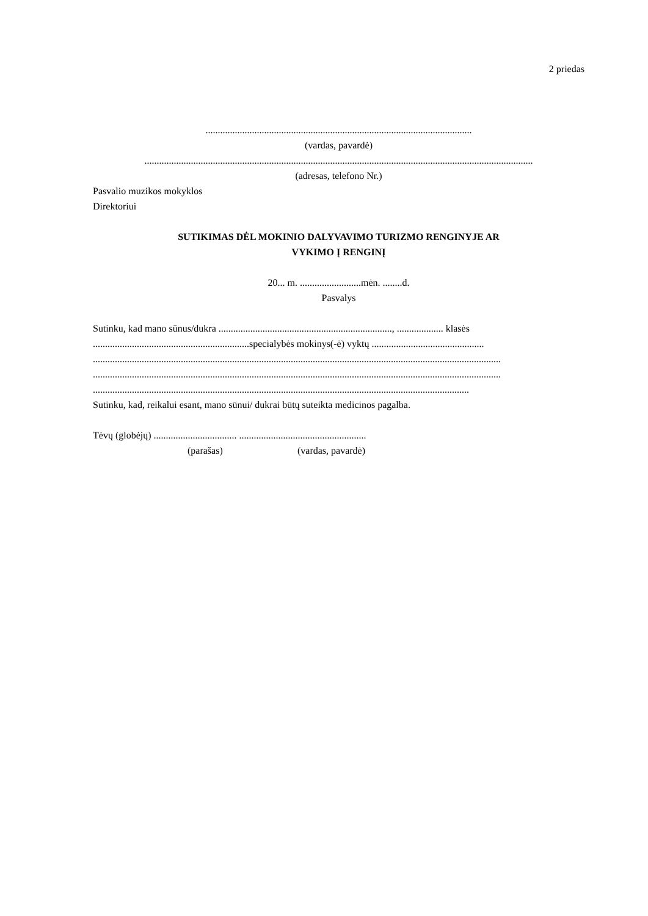2 priedas
.............................................................................................................
(vardas, pavardė)
...............................................................................................................................................................
(adresas, telefono Nr.)
Pasvalio muzikos mokyklos
Direktoriui
SUTIKIMAS DĖL MOKINIO DALYVAVIMO TURIZMO RENGINYJE AR
VYKIMO Į RENGINĮ
20... m. .........................mėn. ........d.
Pasvalys
Sutinku, kad mano sūnus/dukra ......................................................................., ................... klasės
................................................................specialybės mokinys(-ė) vyktų ..............................................
.......................................................................................................................................................................
.......................................................................................................................................................................
..........................................................................................................................................................
Sutinku, kad, reikalui esant, mano sūnui/ dukrai būtų suteikta medicinos pagalba.
Tėvų (globėjų) .................................. ....................................................
(parašas) (vardas, pavardė)